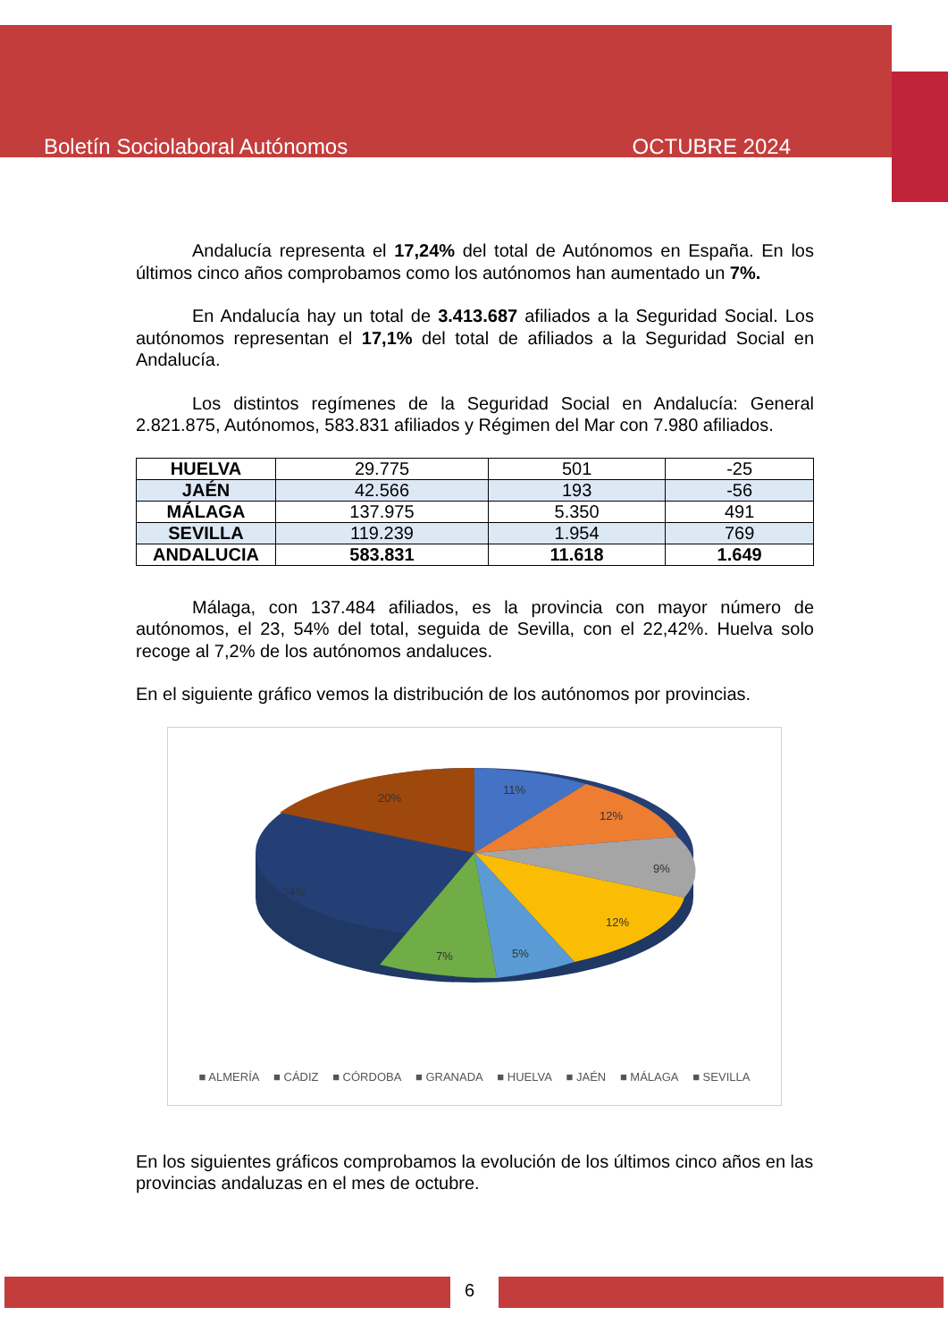Boletín Sociolaboral Autónomos OCTUBRE 2024
Andalucía representa el 17,24% del total de Autónomos en España. En los últimos cinco años comprobamos como los autónomos han aumentado un 7%.
En Andalucía hay un total de 3.413.687 afiliados a la Seguridad Social. Los autónomos representan el 17,1% del total de afiliados a la Seguridad Social en Andalucía.
Los distintos regímenes de la Seguridad Social en Andalucía: General 2.821.875, Autónomos, 583.831 afiliados y Régimen del Mar con 7.980 afiliados.
| HUELVA | 29.775 | 501 | -25 |
| JAÉN | 42.566 | 193 | -56 |
| MÁLAGA | 137.975 | 5.350 | 491 |
| SEVILLA | 119.239 | 1.954 | 769 |
| ANDALUCIA | 583.831 | 11.618 | 1.649 |
Málaga, con 137.484 afiliados, es la provincia con mayor número de autónomos, el 23, 54% del total, seguida de Sevilla, con el 22,42%. Huelva solo recoge al 7,2% de los autónomos andaluces.
En el siguiente gráfico vemos la distribución de los autónomos por provincias.
11%
12%
9%
12%
5%
7%
24%
20%
■ ALMERÍA ■ CÁDIZ ■ CÓRDOBA ■ GRANADA ■ HUELVA ■ JAÉN ■ MÁLAGA ■ SEVILLA
En los siguientes gráficos comprobamos la evolución de los últimos cinco años en las provincias andaluzas en el mes de octubre.
6